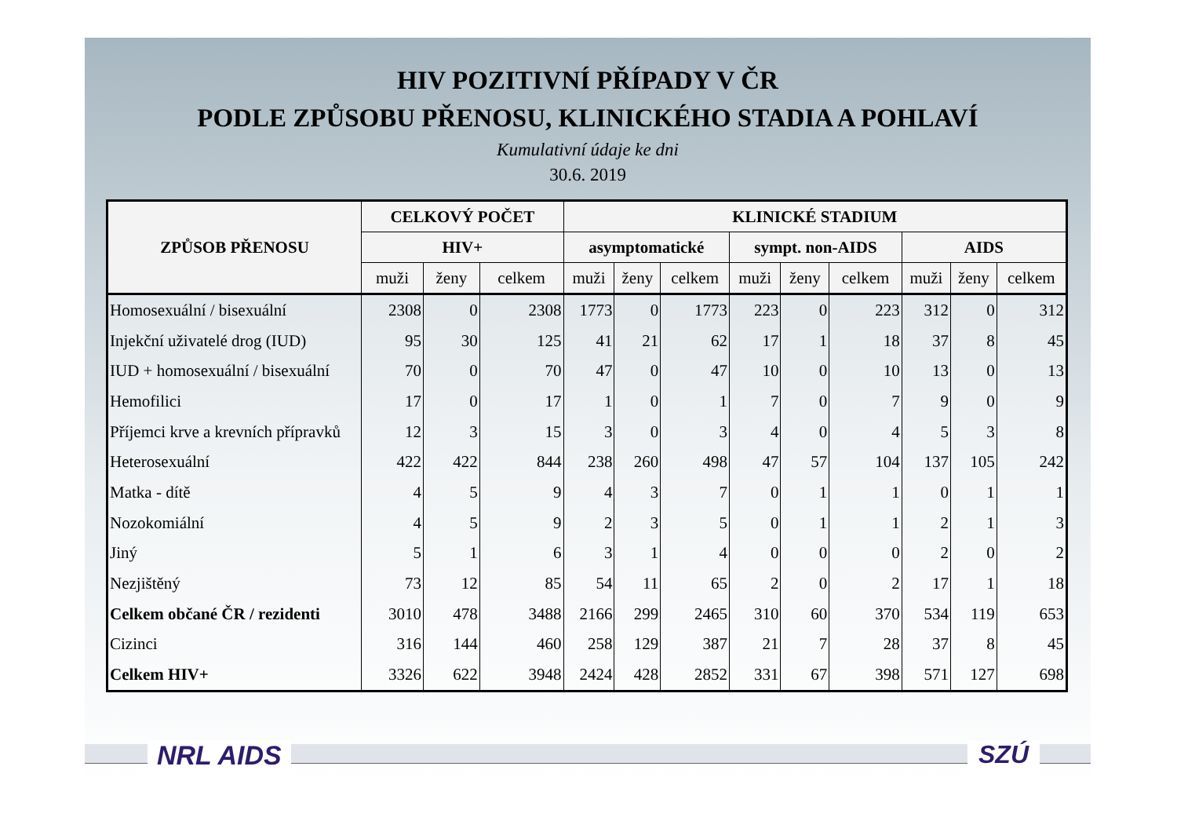HIV POZITIVNÍ PŘÍPADY V ČR
PODLE ZPŮSOBU PŘENOSU, KLINICKÉHO STADIA A POHLAVÍ
Kumulativní údaje ke dni
30.6. 2019
| ZPŮSOB PŘENOSU | CELKOVÝ POČET | | | KLINICKÉ STADIUM | | | | | | | | |
| --- | --- | --- | --- | --- | --- | --- | --- | --- | --- | --- | --- | --- |
| | HIV+ | | | asymptomatické | | | sympt. non-AIDS | | | AIDS | | |
| | muži | ženy | celkem | muži | ženy | celkem | muži | ženy | celkem | muži | ženy | celkem |
| Homosexuální / bisexuální | 2308 | 0 | 2308 | 1773 | 0 | 1773 | 223 | 0 | 223 | 312 | 0 | 312 |
| Injekční uživatelé drog (IUD) | 95 | 30 | 125 | 41 | 21 | 62 | 17 | 1 | 18 | 37 | 8 | 45 |
| IUD + homosexuální / bisexuální | 70 | 0 | 70 | 47 | 0 | 47 | 10 | 0 | 10 | 13 | 0 | 13 |
| Hemofilici | 17 | 0 | 17 | 1 | 0 | 1 | 7 | 0 | 7 | 9 | 0 | 9 |
| Příjemci krve a krevních přípravků | 12 | 3 | 15 | 3 | 0 | 3 | 4 | 0 | 4 | 5 | 3 | 8 |
| Heterosexuální | 422 | 422 | 844 | 238 | 260 | 498 | 47 | 57 | 104 | 137 | 105 | 242 |
| Matka - dítě | 4 | 5 | 9 | 4 | 3 | 7 | 0 | 1 | 1 | 0 | 1 | 1 |
| Nozokomiální | 4 | 5 | 9 | 2 | 3 | 5 | 0 | 1 | 1 | 2 | 1 | 3 |
| Jiný | 5 | 1 | 6 | 3 | 1 | 4 | 0 | 0 | 0 | 2 | 0 | 2 |
| Nezjištěný | 73 | 12 | 85 | 54 | 11 | 65 | 2 | 0 | 2 | 17 | 1 | 18 |
| Celkem občané ČR / rezidenti | 3010 | 478 | 3488 | 2166 | 299 | 2465 | 310 | 60 | 370 | 534 | 119 | 653 |
| Cizinci | 316 | 144 | 460 | 258 | 129 | 387 | 21 | 7 | 28 | 37 | 8 | 45 |
| Celkem HIV+ | 3326 | 622 | 3948 | 2424 | 428 | 2852 | 331 | 67 | 398 | 571 | 127 | 698 |
NRL AIDS SZÚ